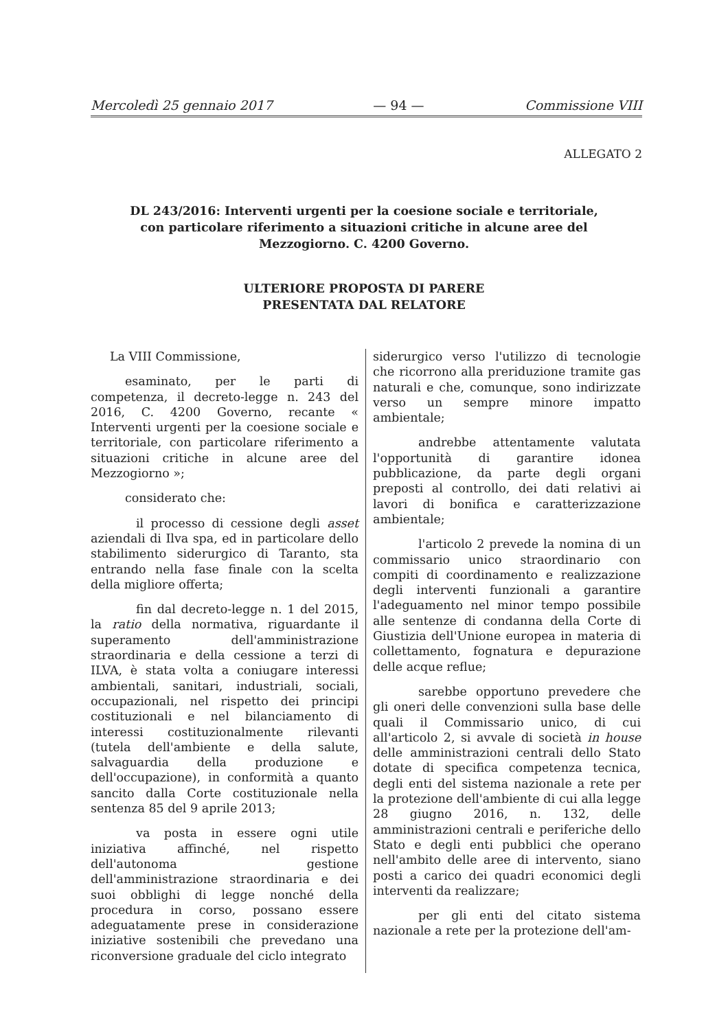Mercoledì 25 gennaio 2017 — 94 — Commissione VIII
ALLEGATO 2
DL 243/2016: Interventi urgenti per la coesione sociale e territoriale, con particolare riferimento a situazioni critiche in alcune aree del Mezzogiorno. C. 4200 Governo.
ULTERIORE PROPOSTA DI PARERE
PRESENTATA DAL RELATORE
La VIII Commissione,
esaminato, per le parti di competenza, il decreto-legge n. 243 del 2016, C. 4200 Governo, recante « Interventi urgenti per la coesione sociale e territoriale, con particolare riferimento a situazioni critiche in alcune aree del Mezzogiorno »;
considerato che:
il processo di cessione degli asset aziendali di Ilva spa, ed in particolare dello stabilimento siderurgico di Taranto, sta entrando nella fase finale con la scelta della migliore offerta;
fin dal decreto-legge n. 1 del 2015, la ratio della normativa, riguardante il superamento dell'amministrazione straordinaria e della cessione a terzi di ILVA, è stata volta a coniugare interessi ambientali, sanitari, industriali, sociali, occupazionali, nel rispetto dei principi costituzionali e nel bilanciamento di interessi costituzionalmente rilevanti (tutela dell'ambiente e della salute, salvaguardia della produzione e dell'occupazione), in conformità a quanto sancito dalla Corte costituzionale nella sentenza 85 del 9 aprile 2013;
va posta in essere ogni utile iniziativa affinché, nel rispetto dell'autonoma gestione dell'amministrazione straordinaria e dei suoi obblighi di legge nonché della procedura in corso, possano essere adeguatamente prese in considerazione iniziative sostenibili che prevedano una riconversione graduale del ciclo integrato
siderurgico verso l'utilizzo di tecnologie che ricorrono alla preriduzione tramite gas naturali e che, comunque, sono indirizzate verso un sempre minore impatto ambientale;
andrebbe attentamente valutata l'opportunità di garantire idonea pubblicazione, da parte degli organi preposti al controllo, dei dati relativi ai lavori di bonifica e caratterizzazione ambientale;
l'articolo 2 prevede la nomina di un commissario unico straordinario con compiti di coordinamento e realizzazione degli interventi funzionali a garantire l'adeguamento nel minor tempo possibile alle sentenze di condanna della Corte di Giustizia dell'Unione europea in materia di collettamento, fognatura e depurazione delle acque reflue;
sarebbe opportuno prevedere che gli oneri delle convenzioni sulla base delle quali il Commissario unico, di cui all'articolo 2, si avvale di società in house delle amministrazioni centrali dello Stato dotate di specifica competenza tecnica, degli enti del sistema nazionale a rete per la protezione dell'ambiente di cui alla legge 28 giugno 2016, n. 132, delle amministrazioni centrali e periferiche dello Stato e degli enti pubblici che operano nell'ambito delle aree di intervento, siano posti a carico dei quadri economici degli interventi da realizzare;
per gli enti del citato sistema nazionale a rete per la protezione dell'am-